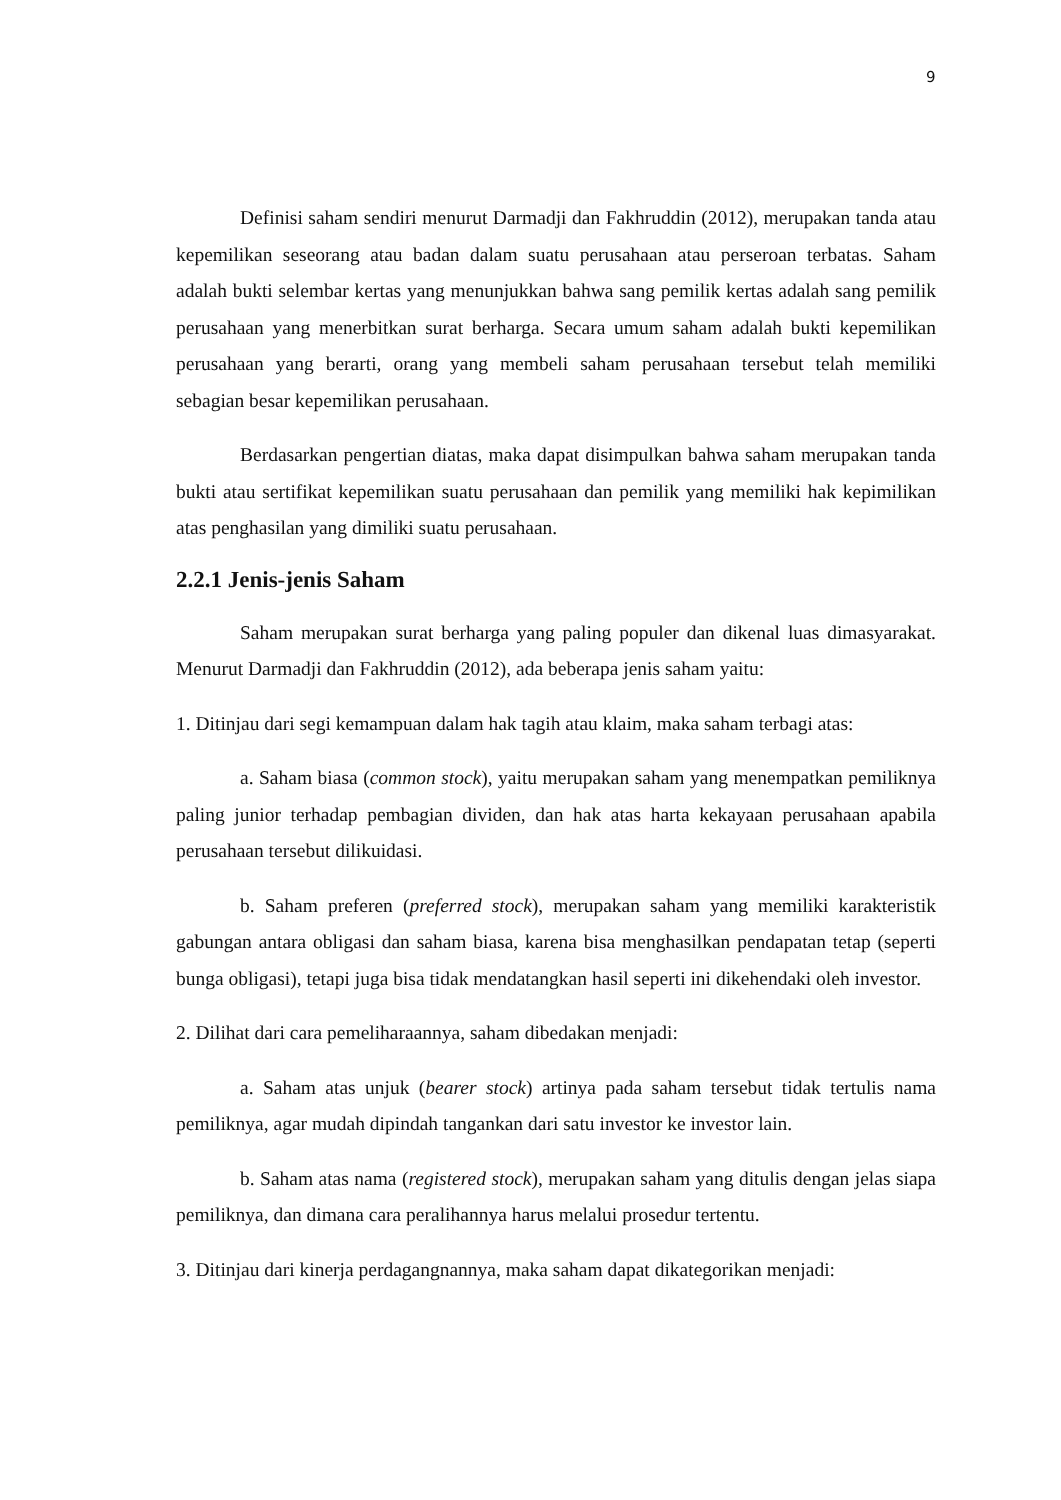9
Definisi saham sendiri menurut Darmadji dan Fakhruddin (2012), merupakan tanda atau kepemilikan seseorang atau badan dalam suatu perusahaan atau perseroan terbatas. Saham adalah bukti selembar kertas yang menunjukkan bahwa sang pemilik kertas adalah sang pemilik perusahaan yang menerbitkan surat berharga. Secara umum saham adalah bukti kepemilikan perusahaan yang berarti, orang yang membeli saham perusahaan tersebut telah memiliki sebagian besar kepemilikan perusahaan.
Berdasarkan pengertian diatas, maka dapat disimpulkan bahwa saham merupakan tanda bukti atau sertifikat kepemilikan suatu perusahaan dan pemilik yang memiliki hak kepimilikan atas penghasilan yang dimiliki suatu perusahaan.
2.2.1 Jenis-jenis Saham
Saham merupakan surat berharga yang paling populer dan dikenal luas dimasyarakat. Menurut Darmadji dan Fakhruddin (2012), ada beberapa jenis saham yaitu:
1. Ditinjau dari segi kemampuan dalam hak tagih atau klaim, maka saham terbagi atas:
a. Saham biasa (common stock), yaitu merupakan saham yang menempatkan pemiliknya paling junior terhadap pembagian dividen, dan hak atas harta kekayaan perusahaan apabila perusahaan tersebut dilikuidasi.
b. Saham preferen (preferred stock), merupakan saham yang memiliki karakteristik gabungan antara obligasi dan saham biasa, karena bisa menghasilkan pendapatan tetap (seperti bunga obligasi), tetapi juga bisa tidak mendatangkan hasil seperti ini dikehendaki oleh investor.
2. Dilihat dari cara pemeliharaannya, saham dibedakan menjadi:
a. Saham atas unjuk (bearer stock) artinya pada saham tersebut tidak tertulis nama pemiliknya, agar mudah dipindah tangankan dari satu investor ke investor lain.
b. Saham atas nama (registered stock), merupakan saham yang ditulis dengan jelas siapa pemiliknya, dan dimana cara peralihannya harus melalui prosedur tertentu.
3. Ditinjau dari kinerja perdagangnannya, maka saham dapat dikategorikan menjadi: